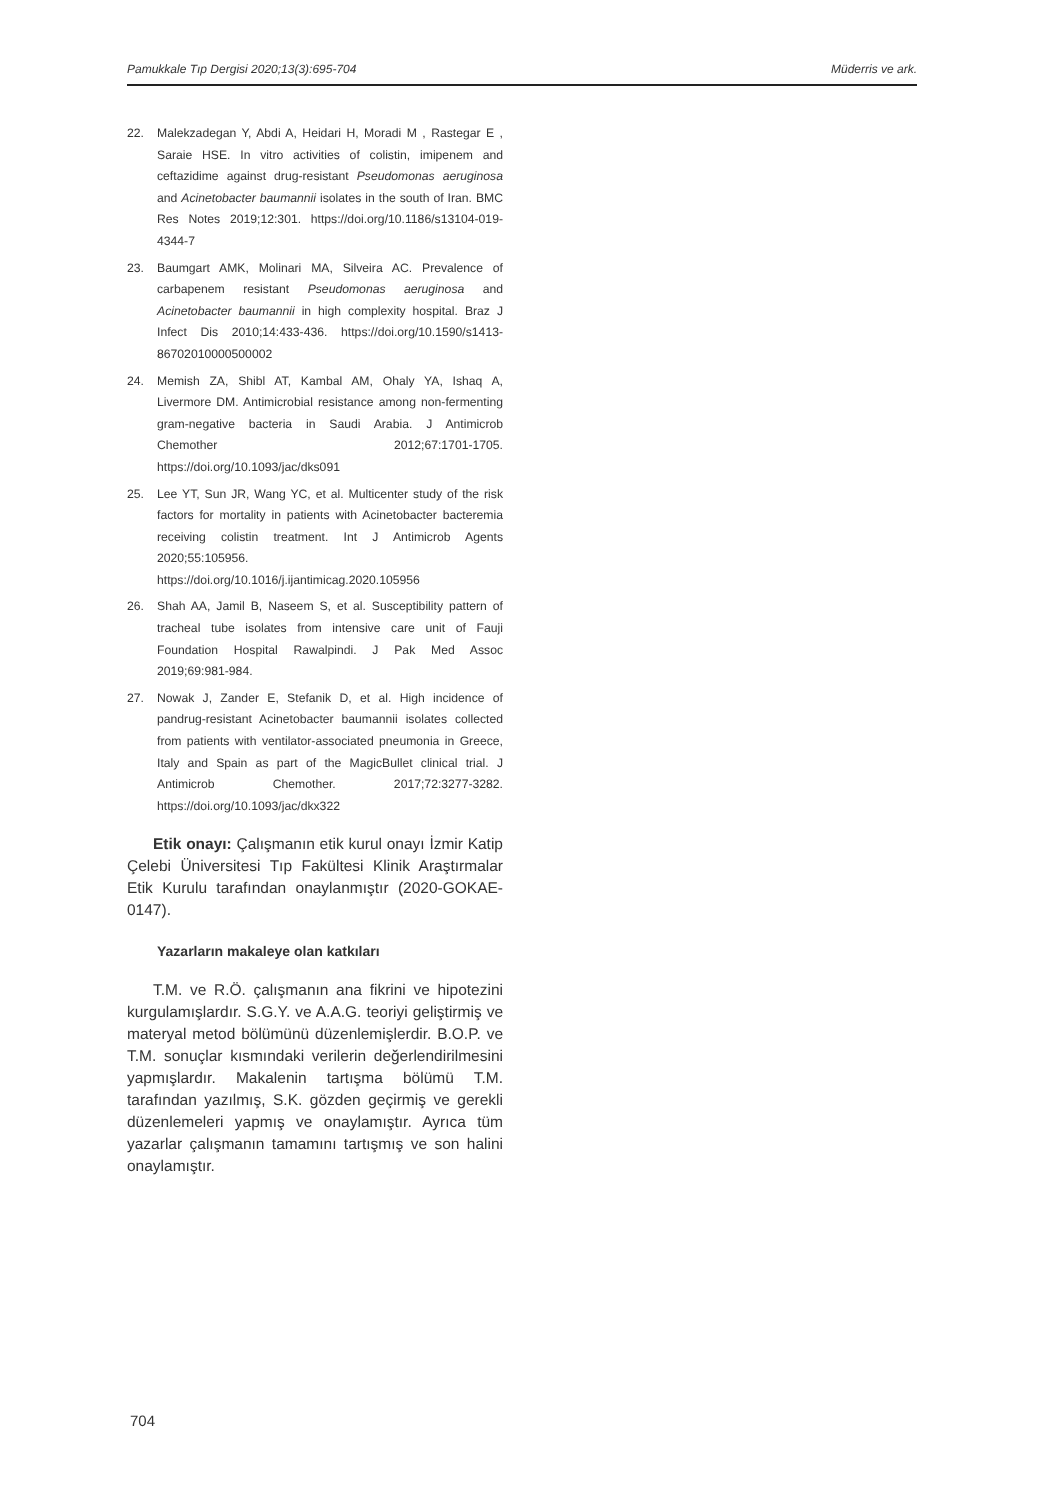Pamukkale Tıp Dergisi 2020;13(3):695-704 Müderris ve ark.
22. Malekzadegan Y, Abdi A, Heidari H, Moradi M , Rastegar E , Saraie HSE. In vitro activities of colistin, imipenem and ceftazidime against drug-resistant Pseudomonas aeruginosa and Acinetobacter baumannii isolates in the south of Iran. BMC Res Notes 2019;12:301. https://doi.org/10.1186/s13104-019-4344-7
23. Baumgart AMK, Molinari MA, Silveira AC. Prevalence of carbapenem resistant Pseudomonas aeruginosa and Acinetobacter baumannii in high complexity hospital. Braz J Infect Dis 2010;14:433-436. https://doi.org/10.1590/s1413-86702010000500002
24. Memish ZA, Shibl AT, Kambal AM, Ohaly YA, Ishaq A, Livermore DM. Antimicrobial resistance among non-fermenting gram-negative bacteria in Saudi Arabia. J Antimicrob Chemother 2012;67:1701-1705. https://doi.org/10.1093/jac/dks091
25. Lee YT, Sun JR, Wang YC, et al. Multicenter study of the risk factors for mortality in patients with Acinetobacter bacteremia receiving colistin treatment. Int J Antimicrob Agents 2020;55:105956. https://doi.org/10.1016/j.ijantimicag.2020.105956
26. Shah AA, Jamil B, Naseem S, et al. Susceptibility pattern of tracheal tube isolates from intensive care unit of Fauji Foundation Hospital Rawalpindi. J Pak Med Assoc 2019;69:981-984.
27. Nowak J, Zander E, Stefanik D, et al. High incidence of pandrug-resistant Acinetobacter baumannii isolates collected from patients with ventilator-associated pneumonia in Greece, Italy and Spain as part of the MagicBullet clinical trial. J Antimicrob Chemother. 2017;72:3277-3282. https://doi.org/10.1093/jac/dkx322
Etik onayı: Çalışmanın etik kurul onayı İzmir Katip Çelebi Üniversitesi Tıp Fakültesi Klinik Araştırmalar Etik Kurulu tarafından onaylanmıştır (2020-GOKAE-0147).
Yazarların makaleye olan katkıları
T.M. ve R.Ö. çalışmanın ana fikrini ve hipotezini kurgulamışlardır. S.G.Y. ve A.A.G. teoriyi geliştirmiş ve materyal metod bölümünü düzenlemişlerdir. B.O.P. ve T.M. sonuçlar kısmındaki verilerin değerlendirilmesini yapmışlardır. Makalenin tartışma bölümü T.M. tarafından yazılmış, S.K. gözden geçirmiş ve gerekli düzenlemeleri yapmış ve onaylamıştır. Ayrıca tüm yazarlar çalışmanın tamamını tartışmış ve son halini onaylamıştır.
704